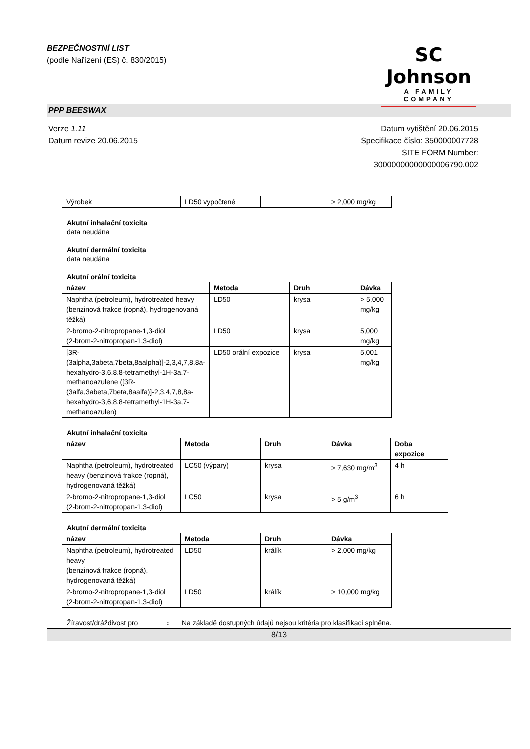BEZPEČNOSTNÍ LIST
(podle Nařízení (ES) č. 830/2015)
SC Johnson
A FAMILY COMPANY
PPP BEESWAX
Verze 1.11
Datum revize 20.06.2015
Datum vytištění 20.06.2015
Specifikace číslo: 350000007728
SITE FORM Number:
30000000000000006790.002
| Výrobek | LD50 vypočtené | | > 2,000 mg/kg |
Akutní inhalační toxicita
data neudána
Akutní dermální toxicita
data neudána
Akutní orální toxicita
| název | Metoda | Druh | Dávka |
| --- | --- | --- | --- |
| Naphtha (petroleum), hydrotreated heavy (benzinová frakce (ropná), hydrogenovaná těžká) | LD50 | krysa | > 5,000 mg/kg |
| 2-bromo-2-nitropropane-1,3-diol (2-brom-2-nitropropan-1,3-diol) | LD50 | krysa | 5,000 mg/kg |
| [3R-(3alpha,3abeta,7beta,8aalpha)]-2,3,4,7,8,8a-hexahydro-3,6,8,8-tetramethyl-1H-3a,7-methanoazulene ([3R-(3alfa,3abeta,7beta,8aalfa)]-2,3,4,7,8,8a-hexahydro-3,6,8,8-tetramethyl-1H-3a,7-methanoazulen) | LD50 orální expozice | krysa | 5,001 mg/kg |
Akutní inhalační toxicita
| název | Metoda | Druh | Dávka | Doba expozice |
| --- | --- | --- | --- | --- |
| Naphtha (petroleum), hydrotreated heavy (benzinová frakce (ropná), hydrogenovaná těžká) | LC50 (výpary) | krysa | > 7,630 mg/m<sup>3</sup> | 4 h |
| 2-bromo-2-nitropropane-1,3-diol (2-brom-2-nitropropan-1,3-diol) | LC50 | krysa | > 5 g/m<sup>3</sup> | 6 h |
Akutní dermální toxicita
| název | Metoda | Druh | Dávka |
| --- | --- | --- | --- |
| Naphtha (petroleum), hydrotreated heavy (benzinová frakce (ropná), hydrogenovaná těžká) | LD50 | králík | > 2,000 mg/kg |
| 2-bromo-2-nitropropane-1,3-diol (2-brom-2-nitropropan-1,3-diol) | LD50 | králík | > 10,000 mg/kg |
Žíravost/dráždivost pro: Na základě dostupných údajů nejsou kritéria pro klasifikaci splněna.
8/13